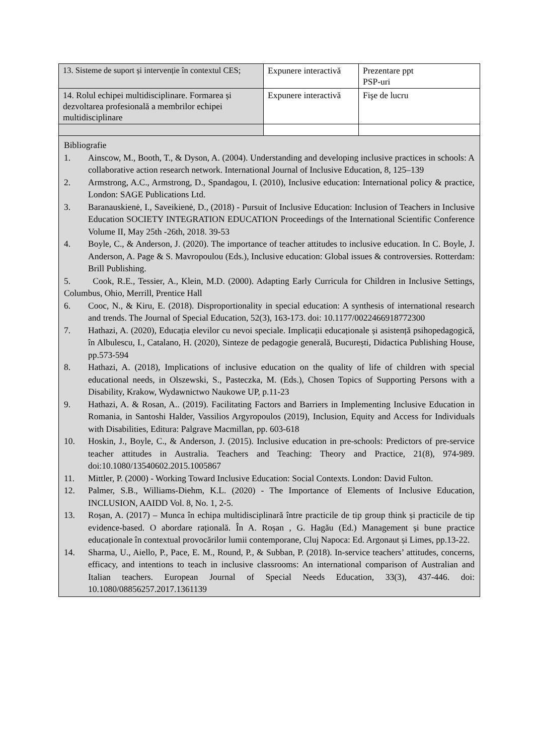| 13. Sisteme de suport și intervenție în contextul CES; | Expunere interactivă | Prezentare ppt PSP-uri |
| 14. Rolul echipei multidisciplinare. Formarea și dezvoltarea profesională a membrilor echipei multidisciplinare | Expunere interactivă | Fişe de lucru |
| Bibliografie 1. Ainscow, M., Booth, T., & Dyson, A. (2004). Understanding and developing inclusive practices in schools: A collaborative action research network. International Journal of Inclusive Education, 8, 125–139 2. Armstrong, A.C., Armstrong, D., Spandagou, I. (2010), Inclusive education: International policy & practice, London: SAGE Publications Ltd. 3. Baranauskienė, I., Saveikienė, D., (2018) - Pursuit of Inclusive Education: Inclusion of Teachers in Inclusive Education SOCIETY INTEGRATION EDUCATION Proceedings of the International Scientific Conference Volume II, May 25th -26th, 2018. 39-53 4. Boyle, C., & Anderson, J. (2020). The importance of teacher attitudes to inclusive education. In C. Boyle, J. Anderson, A. Page & S. Mavropoulou (Eds.), Inclusive education: Global issues & controversies. Rotterdam: Brill Publishing. 5. Cook, R.E., Tessier, A., Klein, M.D. (2000). Adapting Early Curricula for Children in Inclusive Settings, Columbus, Ohio, Merrill, Prentice Hall 6. Cooc, N., & Kiru, E. (2018). Disproportionality in special education: A synthesis of international research and trends. The Journal of Special Education, 52(3), 163-173. doi: 10.1177/0022466918772300 7. Hathazi, A. (2020), Educația elevilor cu nevoi speciale. Implicații educaționale și asistență psihopedagogică, în Albulescu, I., Catalano, H. (2020), Sinteze de pedagogie generală, București, Didactica Publishing House, pp.573-594 8. Hathazi, A. (2018), Implications of inclusive education on the quality of life of children with special educational needs, in Olszewski, S., Pasteczka, M. (Eds.), Chosen Topics of Supporting Persons with a Disability, Krakow, Wydawnictwo Naukowe UP, p.11-23 9. Hathazi, A. & Rosan, A.. (2019). Facilitating Factors and Barriers in Implementing Inclusive Education in Romania, in Santoshi Halder, Vassilios Argyropoulos (2019), Inclusion, Equity and Access for Individuals with Disabilities, Editura: Palgrave Macmillan, pp. 603-618 10. Hoskin, J., Boyle, C., & Anderson, J. (2015). Inclusive education in pre-schools: Predictors of pre-service teacher attitudes in Australia. Teachers and Teaching: Theory and Practice, 21(8), 974-989. doi:10.1080/13540602.2015.1005867 11. Mittler, P. (2000) - Working Toward Inclusive Education: Social Contexts. London: David Fulton. 12. Palmer, S.B., Williams-Diehm, K.L. (2020) - The Importance of Elements of Inclusive Education, INCLUSION, AAIDD Vol. 8, No. 1, 2-5. 13. Roșan, A. (2017) – Munca în echipa multidisciplinară între practicile de tip group think și practicile de tip evidence-based. O abordare rațională. În A. Roșan , G. Hagău (Ed.) Management și bune practice educaționale în contextual provocărilor lumii contemporane, Cluj Napoca: Ed. Argonaut și Limes, pp.13-22. 14. Sharma, U., Aiello, P., Pace, E. M., Round, P., & Subban, P. (2018). In-service teachers’ attitudes, concerns, efficacy, and intentions to teach in inclusive classrooms: An international comparison of Australian and Italian teachers. European Journal of Special Needs Education, 33(3), 437-446. doi: 10.1080/08856257.2017.1361139 | | |